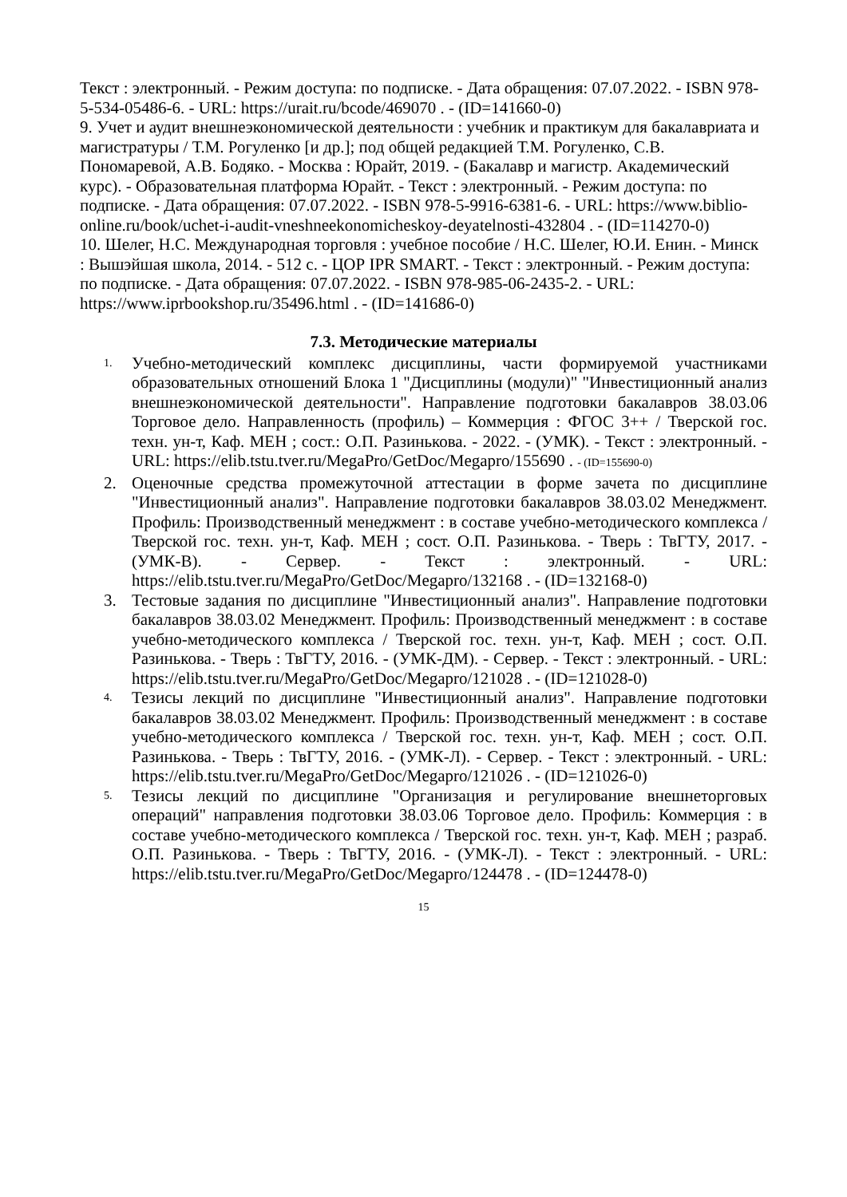Текст : электронный. - Режим доступа: по подписке. - Дата обращения: 07.07.2022. - ISBN 978-5-534-05486-6. - URL: https://urait.ru/bcode/469070 . - (ID=141660-0)
9. Учет и аудит внешнеэкономической деятельности : учебник и практикум для бакалавриата и магистратуры / Т.М. Рогуленко [и др.]; под общей редакцией Т.М. Рогуленко, С.В. Пономаревой, А.В. Бодяко. - Москва : Юрайт, 2019. - (Бакалавр и магистр. Академический курс). - Образовательная платформа Юрайт. - Текст : электронный. - Режим доступа: по подписке. - Дата обращения: 07.07.2022. - ISBN 978-5-9916-6381-6. - URL: https://www.biblio-online.ru/book/uchet-i-audit-vneshneekonomicheskoy-deyatelnosti-432804 . - (ID=114270-0)
10. Шелег, Н.С. Международная торговля : учебное пособие / Н.С. Шелег, Ю.И. Енин. - Минск : Вышэйшая школа, 2014. - 512 с. - ЦОР IPR SMART. - Текст : электронный. - Режим доступа: по подписке. - Дата обращения: 07.07.2022. - ISBN 978-985-06-2435-2. - URL: https://www.iprbookshop.ru/35496.html . - (ID=141686-0)
7.3. Методические материалы
1. Учебно-методический комплекс дисциплины, части формируемой участниками образовательных отношений Блока 1 "Дисциплины (модули)" "Инвестиционный анализ внешнеэкономической деятельности". Направление подготовки бакалавров 38.03.06 Торговое дело. Направленность (профиль) – Коммерция : ФГОС 3++ / Тверской гос. техн. ун-т, Каф. МЕН ; сост.: О.П. Разинькова. - 2022. - (УМК). - Текст : электронный. - URL: https://elib.tstu.tver.ru/MegaPro/GetDoc/Megapro/155690 . - (ID=155690-0)
2. Оценочные средства промежуточной аттестации в форме зачета по дисциплине "Инвестиционный анализ". Направление подготовки бакалавров 38.03.02 Менеджмент. Профиль: Производственный менеджмент : в составе учебно-методического комплекса / Тверской гос. техн. ун-т, Каф. МЕН ; сост. О.П. Разинькова. - Тверь : ТвГТУ, 2017. - (УМК-В). - Сервер. - Текст : электронный. - URL: https://elib.tstu.tver.ru/MegaPro/GetDoc/Megapro/132168 . - (ID=132168-0)
3. Тестовые задания по дисциплине "Инвестиционный анализ". Направление подготовки бакалавров 38.03.02 Менеджмент. Профиль: Производственный менеджмент : в составе учебно-методического комплекса / Тверской гос. техн. ун-т, Каф. МЕН ; сост. О.П. Разинькова. - Тверь : ТвГТУ, 2016. - (УМК-ДМ). - Сервер. - Текст : электронный. - URL: https://elib.tstu.tver.ru/MegaPro/GetDoc/Megapro/121028 . - (ID=121028-0)
4. Тезисы лекций по дисциплине "Инвестиционный анализ". Направление подготовки бакалавров 38.03.02 Менеджмент. Профиль: Производственный менеджмент : в составе учебно-методического комплекса / Тверской гос. техн. ун-т, Каф. МЕН ; сост. О.П. Разинькова. - Тверь : ТвГТУ, 2016. - (УМК-Л). - Сервер. - Текст : электронный. - URL: https://elib.tstu.tver.ru/MegaPro/GetDoc/Megapro/121026 . - (ID=121026-0)
5. Тезисы лекций по дисциплине "Организация и регулирование внешнеторговых операций" направления подготовки 38.03.06 Торговое дело. Профиль: Коммерция : в составе учебно-методического комплекса / Тверской гос. техн. ун-т, Каф. МЕН ; разраб. О.П. Разинькова. - Тверь : ТвГТУ, 2016. - (УМК-Л). - Текст : электронный. - URL: https://elib.tstu.tver.ru/MegaPro/GetDoc/Megapro/124478 . - (ID=124478-0)
15